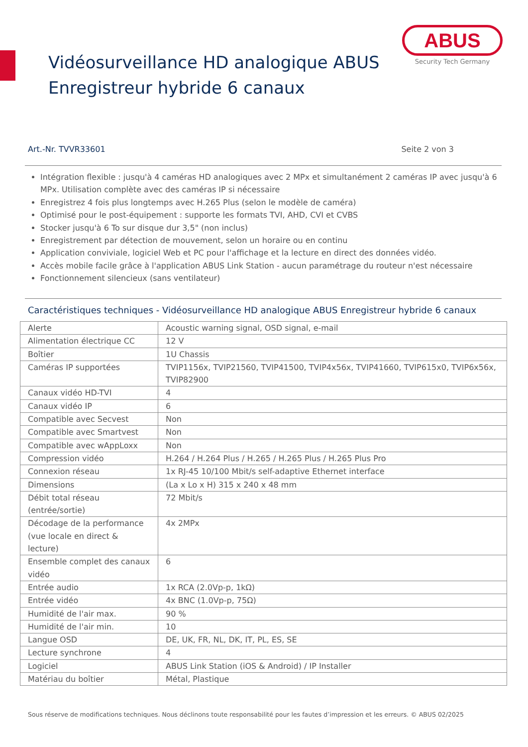ABUS
Security Tech Germany
Vidéosurveillance HD analogique ABUS
Enregistreur hybride 6 canaux
Art.-Nr. TVVR33601 Seite 2 von 3
Intégration flexible : jusqu'à 4 caméras HD analogiques avec 2 MPx et simultanément 2 caméras IP avec jusqu'à 6 MPx. Utilisation complète avec des caméras IP si nécessaire
Enregistrez 4 fois plus longtemps avec H.265 Plus (selon le modèle de caméra)
Optimisé pour le post-équipement : supporte les formats TVI, AHD, CVI et CVBS
Stocker jusqu'à 6 To sur disque dur 3,5" (non inclus)
Enregistrement par détection de mouvement, selon un horaire ou en continu
Application conviviale, logiciel Web et PC pour l'affichage et la lecture en direct des données vidéo.
Accès mobile facile grâce à l'application ABUS Link Station - aucun paramétrage du routeur n'est nécessaire
Fonctionnement silencieux (sans ventilateur)
Caractéristiques techniques - Vidéosurveillance HD analogique ABUS Enregistreur hybride 6 canaux
| Alerte | Acoustic warning signal, OSD signal, e-mail |
| Alimentation électrique CC | 12 V |
| Boîtier | 1U Chassis |
| Caméras IP supportées | TVIP1156x, TVIP21560, TVIP41500, TVIP4x56x, TVIP41660, TVIP615x0, TVIP6x56x, TVIP82900 |
| Canaux vidéo HD-TVI | 4 |
| Canaux vidéo IP | 6 |
| Compatible avec Secvest | Non |
| Compatible avec Smartvest | Non |
| Compatible avec wAppLoxx | Non |
| Compression vidéo | H.264 / H.264 Plus / H.265 / H.265 Plus / H.265 Plus Pro |
| Connexion réseau | 1x RJ-45 10/100 Mbit/s self-adaptive Ethernet interface |
| Dimensions | (La x Lo x H) 315 x 240 x 48 mm |
| Débit total réseau (entrée/sortie) | 72 Mbit/s |
| Décodage de la performance (vue locale en direct & lecture) | 4x 2MPx |
| Ensemble complet des canaux vidéo | 6 |
| Entrée audio | 1x RCA (2.0Vp-p, 1kΩ) |
| Entrée vidéo | 4x BNC (1.0Vp-p, 75Ω) |
| Humidité de l'air max. | 90 % |
| Humidité de l'air min. | 10 |
| Langue OSD | DE, UK, FR, NL, DK, IT, PL, ES, SE |
| Lecture synchrone | 4 |
| Logiciel | ABUS Link Station (iOS & Android) / IP Installer |
| Matériau du boîtier | Métal, Plastique |
Sous réserve de modifications techniques. Nous déclinons toute responsabilité pour les fautes d’impression et les erreurs. © ABUS 02/2025